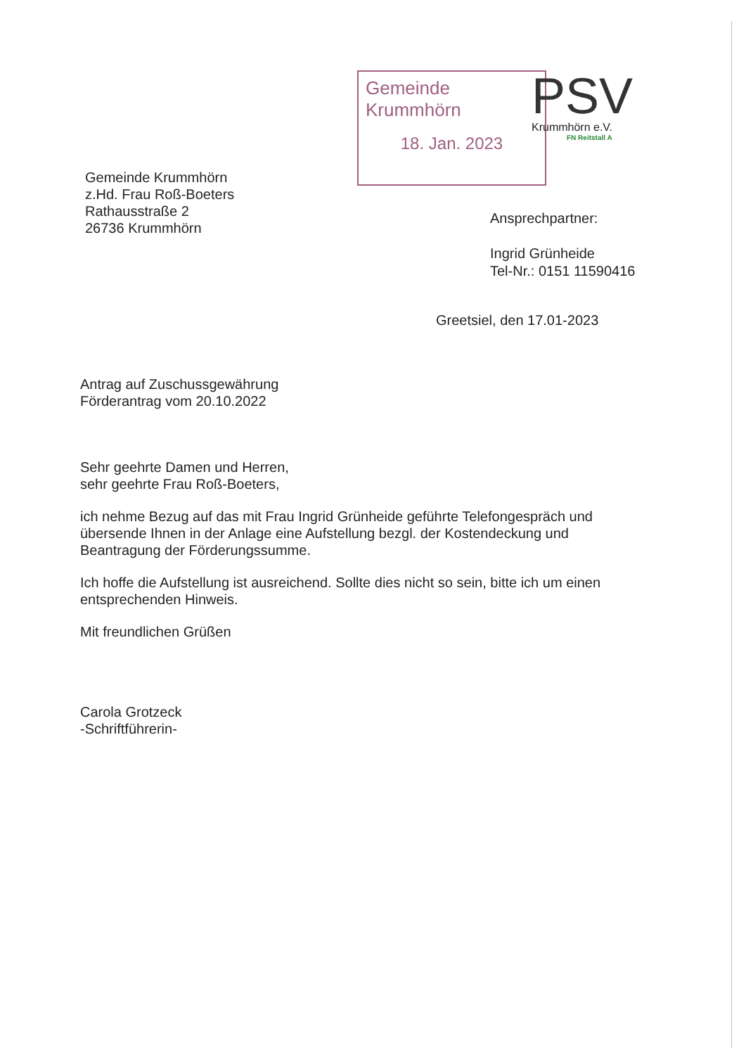Gemeinde Krummhörn
18. Jan. 2023
PSV
Krummhörn e.V.
FN Reitstall A
Gemeinde Krummhörn
z.Hd. Frau Roß-Boeters
Rathausstraße 2
26736 Krummhörn
Ansprechpartner:
Ingrid Grünheide
Tel-Nr.: 0151 11590416
Greetsiel, den 17.01-2023
Antrag auf Zuschussgewährung
Förderantrag vom 20.10.2022
Sehr geehrte Damen und Herren,
sehr geehrte Frau Roß-Boeters,
ich nehme Bezug auf das mit Frau Ingrid Grünheide geführte Telefongespräch und übersende Ihnen in der Anlage eine Aufstellung bezgl. der Kostendeckung und Beantragung der Förderungssumme.
Ich hoffe die Aufstellung ist ausreichend. Sollte dies nicht so sein, bitte ich um einen entsprechenden Hinweis.
Mit freundlichen Grüßen
Carola Grotzeck
-Schriftführerin-